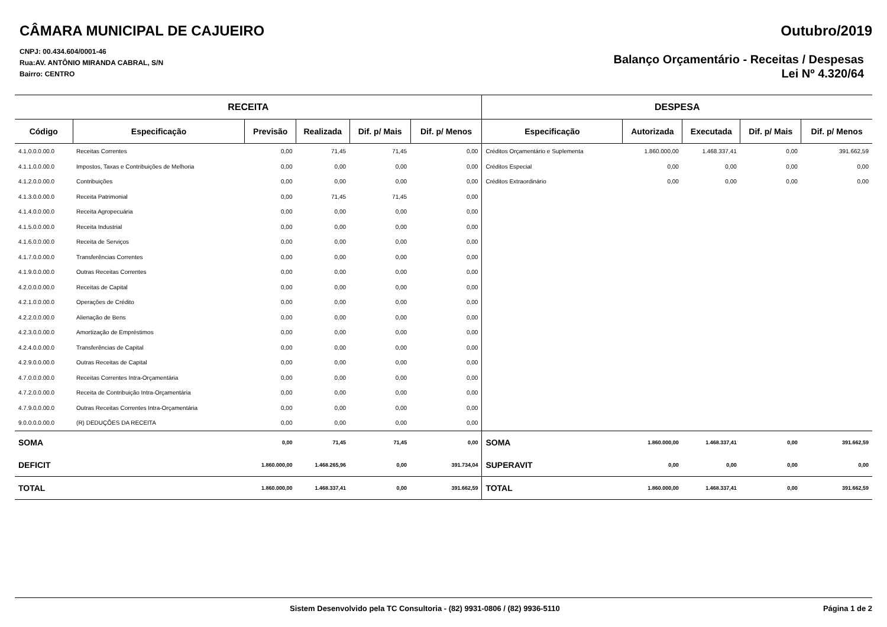CÂMARA MUNICIPAL DE CAJUEIRO
CNPJ: 00.434.604/0001-46
Rua:AV. ANTÔNIO MIRANDA CABRAL, S/N
Bairro: CENTRO
Outubro/2019
Balanço Orçamentário - Receitas / Despesas
Lei Nº 4.320/64
| RECEITA | | | | | | DESPESA | | | | |
| --- | --- | --- | --- | --- | --- | --- | --- | --- | --- | --- |
| Código | Especificação | Previsão | Realizada | Dif. p/ Mais | Dif. p/ Menos | Especificação | Autorizada | Executada | Dif. p/ Mais | Dif. p/ Menos |
| 4.1.0.0.0.00.0 | Receitas Correntes | 0,00 | 71,45 | 71,45 | 0,00 | Créditos Orçamentário e Suplementa | 1.860.000,00 | 1.468.337,41 | 0,00 | 391.662,59 |
| 4.1.1.0.0.00.0 | Impostos, Taxas e Contribuições de Melhoria | 0,00 | 0,00 | 0,00 | 0,00 | Créditos Especial | 0,00 | 0,00 | 0,00 | 0,00 |
| 4.1.2.0.0.00.0 | Contribuições | 0,00 | 0,00 | 0,00 | 0,00 | Créditos Extraordinário | 0,00 | 0,00 | 0,00 | 0,00 |
| 4.1.3.0.0.00.0 | Receita Patrimonial | 0,00 | 71,45 | 71,45 | 0,00 | | | | | |
| 4.1.4.0.0.00.0 | Receita Agropecuária | 0,00 | 0,00 | 0,00 | 0,00 | | | | | |
| 4.1.5.0.0.00.0 | Receita Industrial | 0,00 | 0,00 | 0,00 | 0,00 | | | | | |
| 4.1.6.0.0.00.0 | Receita de Serviços | 0,00 | 0,00 | 0,00 | 0,00 | | | | | |
| 4.1.7.0.0.00.0 | Transferências Correntes | 0,00 | 0,00 | 0,00 | 0,00 | | | | | |
| 4.1.9.0.0.00.0 | Outras Receitas Correntes | 0,00 | 0,00 | 0,00 | 0,00 | | | | | |
| 4.2.0.0.0.00.0 | Receitas de Capital | 0,00 | 0,00 | 0,00 | 0,00 | | | | | |
| 4.2.1.0.0.00.0 | Operações de Crédito | 0,00 | 0,00 | 0,00 | 0,00 | | | | | |
| 4.2.2.0.0.00.0 | Alienação de Bens | 0,00 | 0,00 | 0,00 | 0,00 | | | | | |
| 4.2.3.0.0.00.0 | Amortização de Empréstimos | 0,00 | 0,00 | 0,00 | 0,00 | | | | | |
| 4.2.4.0.0.00.0 | Transferências de Capital | 0,00 | 0,00 | 0,00 | 0,00 | | | | | |
| 4.2.9.0.0.00.0 | Outras Receitas de Capital | 0,00 | 0,00 | 0,00 | 0,00 | | | | | |
| 4.7.0.0.0.00.0 | Receitas Correntes Intra-Orçamentária | 0,00 | 0,00 | 0,00 | 0,00 | | | | | |
| 4.7.2.0.0.00.0 | Receita de Contribuição Intra-Orçamentária | 0,00 | 0,00 | 0,00 | 0,00 | | | | | |
| 4.7.9.0.0.00.0 | Outras Receitas Correntes Intra-Orçamentária | 0,00 | 0,00 | 0,00 | 0,00 | | | | | |
| 9.0.0.0.0.00.0 | (R) DEDUÇÕES DA RECEITA | 0,00 | 0,00 | 0,00 | 0,00 | | | | | |
| SOMA | | 0,00 | 71,45 | 71,45 | 0,00 | SOMA | 1.860.000,00 | 1.468.337,41 | 0,00 | 391.662,59 |
| DEFICIT | | 1.860.000,00 | 1.468.265,96 | 0,00 | 391.734,04 | SUPERAVIT | 0,00 | 0,00 | 0,00 | 0,00 |
| TOTAL | | 1.860.000,00 | 1.468.337,41 | 0,00 | 391.662,59 | TOTAL | 1.860.000,00 | 1.468.337,41 | 0,00 | 391.662,59 |
Sistem Desenvolvido pela TC Consultoria - (82) 9931-0806 / (82) 9936-5110 Página 1 de 2